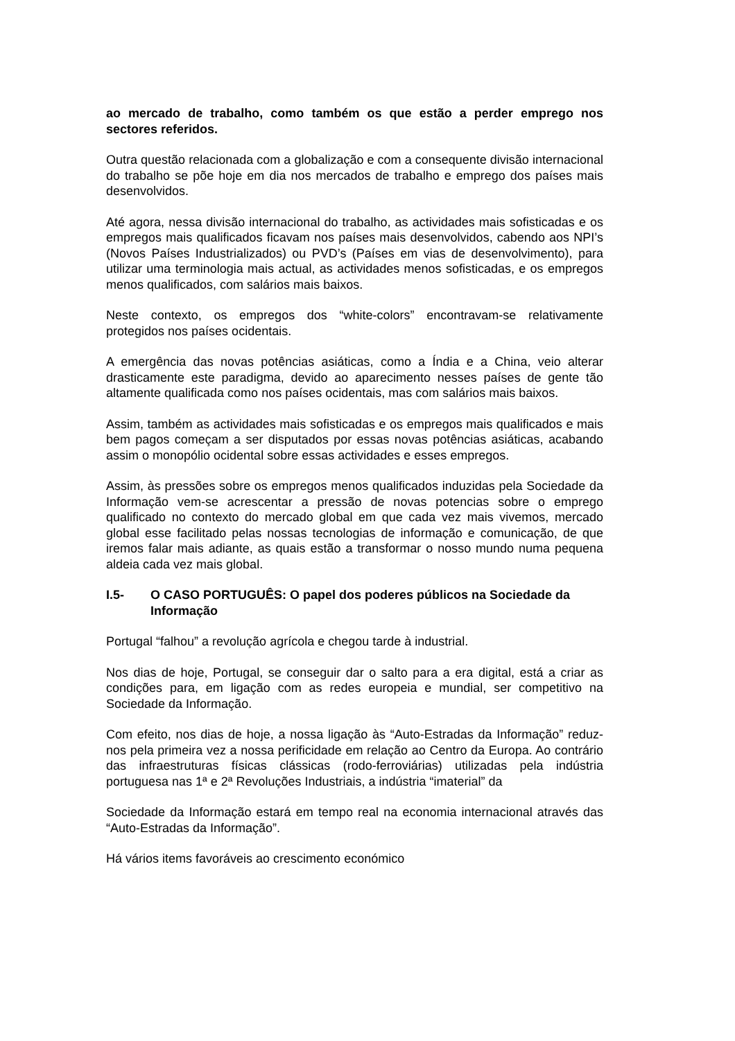ao mercado de trabalho, como também os que estão a perder emprego nos sectores referidos.
Outra questão relacionada com a globalização e com a consequente divisão internacional do trabalho se põe hoje em dia nos mercados de trabalho e emprego dos países mais desenvolvidos.
Até agora, nessa divisão internacional do trabalho, as actividades mais sofisticadas e os empregos mais qualificados ficavam nos países mais desenvolvidos, cabendo aos NPI’s (Novos Países Industrializados) ou PVD’s (Países em vias de desenvolvimento), para utilizar uma terminologia mais actual, as actividades menos sofisticadas, e os empregos menos qualificados, com salários mais baixos.
Neste contexto, os empregos dos “white-colors” encontravam-se relativamente protegidos nos países ocidentais.
A emergência das novas potências asiáticas, como a Índia e a China, veio alterar drasticamente este paradigma, devido ao aparecimento nesses países de gente tão altamente qualificada como nos países ocidentais, mas com salários mais baixos.
Assim, também as actividades mais sofisticadas e os empregos mais qualificados e mais bem pagos começam a ser disputados por essas novas potências asiáticas, acabando assim o monopólio ocidental sobre essas actividades e esses empregos.
Assim, às pressões sobre os empregos menos qualificados induzidas pela Sociedade da Informação vem-se acrescentar a pressão de novas potencias sobre o emprego qualificado no contexto do mercado global em que cada vez mais vivemos, mercado global esse facilitado pelas nossas tecnologias de informação e comunicação, de que iremos falar mais adiante, as quais estão a transformar o nosso mundo numa pequena aldeia cada vez mais global.
I.5- O CASO PORTUGUÊS: O papel dos poderes públicos na Sociedade da Informação
Portugal “falhou” a revolução agrícola e chegou tarde à industrial.
Nos dias de hoje, Portugal, se conseguir dar o salto para a era digital, está a criar as condições para, em ligação com as redes europeia e mundial, ser competitivo na Sociedade da Informação.
Com efeito, nos dias de hoje, a nossa ligação às “Auto-Estradas da Informação” reduz-nos pela primeira vez a nossa perificidade em relação ao Centro da Europa. Ao contrário das infraestruturas físicas clássicas (rodo-ferroviárias) utilizadas pela indústria portuguesa nas 1ª e 2ª Revoluções Industriais, a indústria “imaterial” da
Sociedade da Informação estará em tempo real na economia internacional através das “Auto-Estradas da Informação”.
Há vários items favoráveis ao crescimento económico